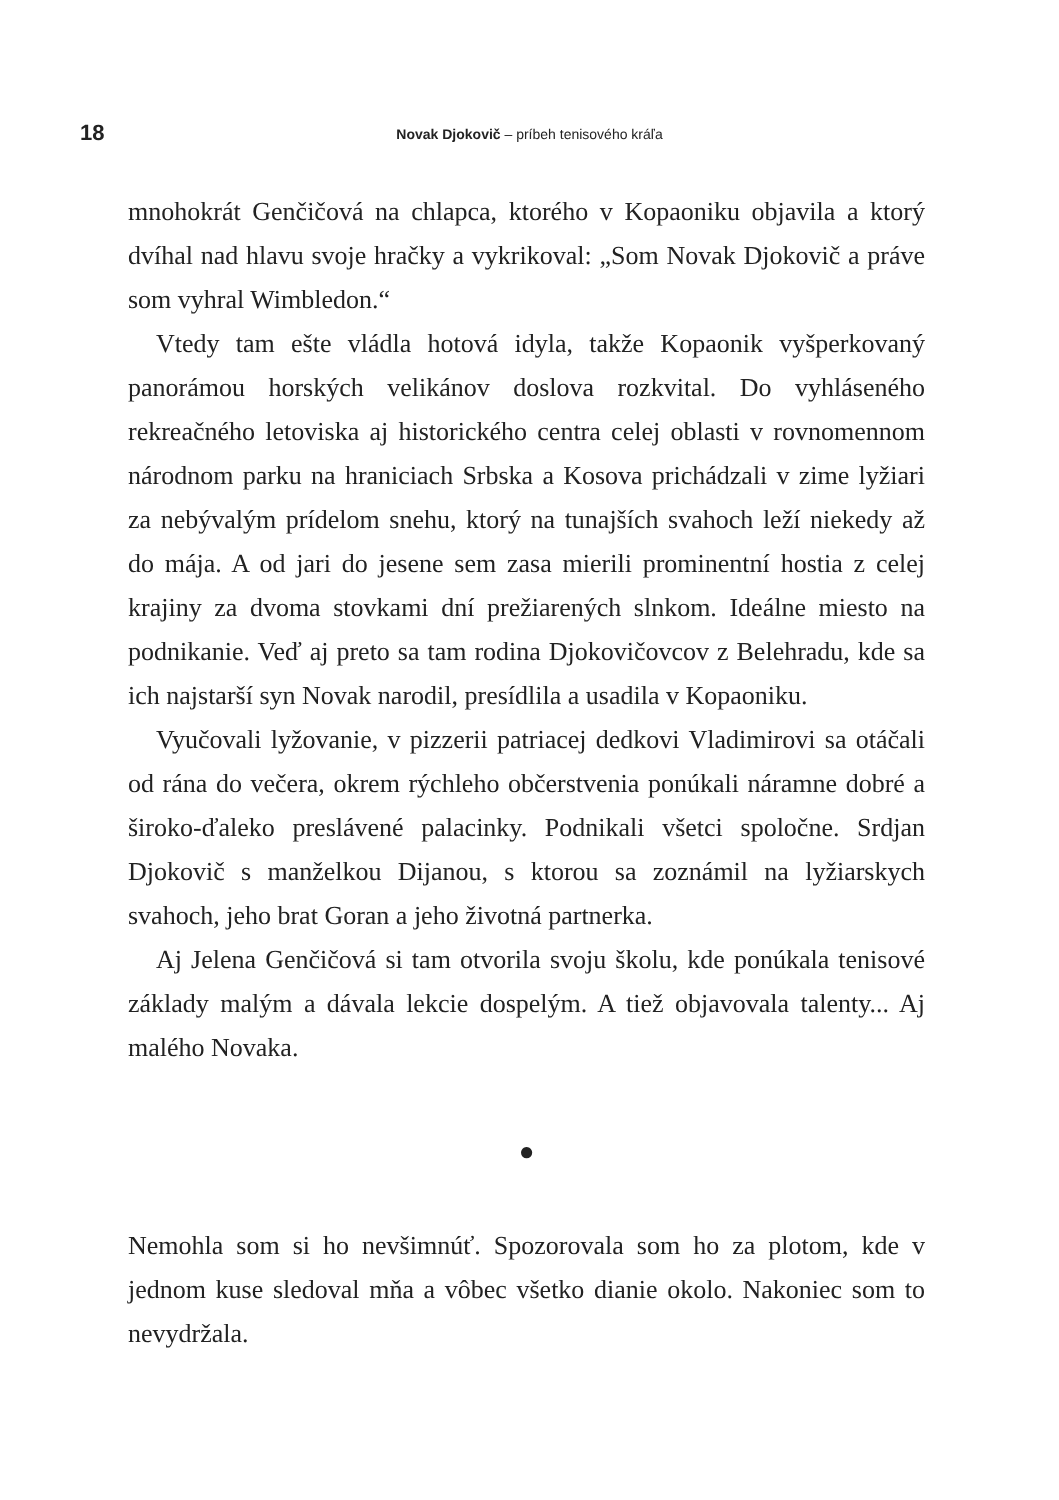18
Novak Djokovič – príbeh tenisového kráľa
mnohokrát Genčičová na chlapca, ktorého v Kopaoniku objavila a ktorý dvíhal nad hlavu svoje hračky a vykrikoval: „Som Novak Djokovič a práve som vyhral Wimbledon.“
Vtedy tam ešte vládla hotová idyla, takže Kopaonik vyšperkovaný panorámou horských velikánov doslova rozkvital. Do vyhláseného rekreačného letoviska aj historického centra celej oblasti v rovnomennom národnom parku na hraniciach Srbska a Kosova prichádzali v zime lyžiari za nebývalým prídelom snehu, ktorý na tunajších svahoch leží niekedy až do mája. A od jari do jesene sem zasa mierili prominentní hostia z celej krajiny za dvoma stovkami dní prežiarených slnkom. Ideálne miesto na podnikanie. Veď aj preto sa tam rodina Djokovičovcov z Belehradu, kde sa ich najstarší syn Novak narodil, presídlila a usadila v Kopaoniku.
Vyučovali lyžovanie, v pizzerii patriacej dedkovi Vladimirovi sa otáčali od rána do večera, okrem rýchleho občerstvenia ponúkali náramne dobré a široko-ďaleko preslávené palacinky. Podnikali všetci spoločne. Srdjan Djokovič s manželkou Dijanou, s ktorou sa zoznámil na lyžiarskych svahoch, jeho brat Goran a jeho životná partnerka.
Aj Jelena Genčičová si tam otvorila svoju školu, kde ponúkala tenisové základy malým a dávala lekcie dospelým. A tiež objavovala talenty... Aj malého Novaka.
●
Nemohla som si ho nevšimnúť. Spozorovala som ho za plotom, kde v jednom kuse sledoval mňa a vôbec všetko dianie okolo. Nakoniec som to nevydržala.